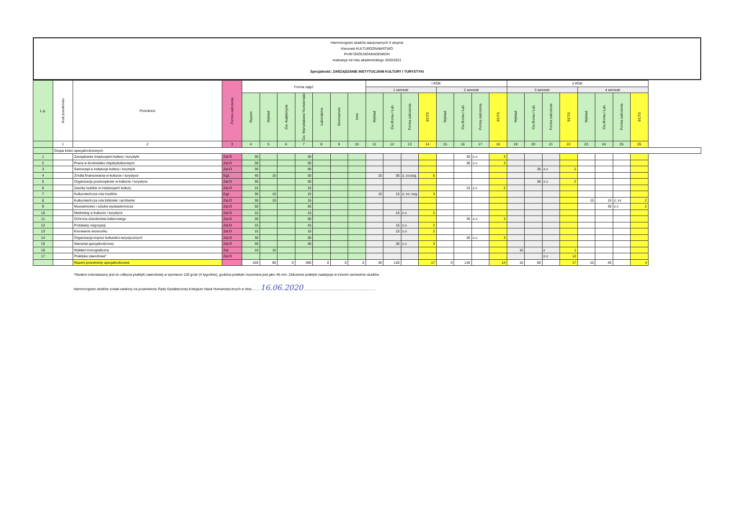Harmonogram studiów stacjonarnych II stopnia
Kierunek KULTUROZNAWSTWO
Profil OGÓLNOAKADEMICKI
realizacja od roku akademickiego 2020/2021
Specjalność: ZARZĄDZANIE INSTYTUCJAMI KULTURY I TURYSTYKI
| L.p. | Kod przedmiotu | Przedmiot | Forma zaliczenia | Forma zajęć | | | | | | | I ROK | | | | | | | | II ROK | | | | | | | |
| --- | --- | --- | --- | --- | --- | --- | --- | --- | --- | --- | --- | --- | --- | --- | --- | --- | --- | --- | --- | --- | --- | --- | --- | --- | --- | --- |
| | | | | | | | | | | | 1 semestr | | | | 2 semestr | | | | 3 semestr | | | | 4 semestr | | | |
| | | | | Razem | Wykład | Ćw. Audytoryjne | Ćw. Warsztatowe/ Konwersatoria | Laboratoria | Seminarium | Inne | Wykład | Ćw./Konw./ Lab. | Forma zaliczenia | ECTS | Wykład | Ćw./Konw./ Lab. | Forma zaliczenia | ECTS | Wykład | Ćw./Konw./ Lab. | Forma zaliczenia | ECTS | Wykład | Ćw./Konw./ Lab. | Forma zaliczenia | ECTS |
| | 1 | 2 | 3 | 4 | 5 | 6 | 7 | 8 | 9 | 10 | 11 | 12 | 13 | 14 | 15 | 16 | 17 | 18 | 19 | 20 | 21 | 22 | 23 | 24 | 25 | 26 |
| | Grupa treści specjalnościowych | | | | | | | | | | | | | | | | | | | | | | | | | |
| 1 | | Zarządzanie instytucjami kultury i turystyki | Zal.O | 30 | | | 30 | | | | | | | | | 30 | z.o | 3 | | | | | | | | |
| 2 | | Praca w środowisku międzykulturowym | Zal.O | 30 | | | 30 | | | | | | | | | 30 | z.o | 3 | | | | | | | | |
| 3 | | Samorząd a instytucje kultury i turystyki | Zal.O | 30 | | | 30 | | | | | | | | | | | | | 30 | z.o | 2 | | | | |
| 4 | | Źródła finansowania w kulturze i turystyce | Egz. | 45 | 15 | | 30 | | | | 15 | 30 | z; zo;ezg. | 5 | | | | | | | | | | | | |
| 5 | | Organizacje pozarządowe w kulturze i turystyce | Zal.O | 30 | | | 30 | | | | | | | | | | | | | 30 | z.o | 2 | | | | |
| 6 | | Zasoby ludzkie w instytucjach kultury | Zal.O | 15 | | | 15 | | | | | | | | | 15 | z.o | 2 | | | | | | | | |
| 7 | | Kulturotwórcza rola mediów | Egz | 30 | 15 | | 15 | | | | 15 | 15 | z; zo; ezg. | 3 | | | | | | | | | | | | |
| 8 | | Kulturotwórcza rola bibliotek i archiwów | Zal.O | 30 | 15 | | 15 | | | | | | | | | | | | | | | | 15 | 15 | z; zo | 2 |
| 9 | | Muzealnictwo i sztuka wystawiennicza | Zal.O | 30 | | | 30 | | | | | | | | | | | | | | | | | 30 | z.o | 2 |
| 10 | | Marketing w kulturze i turystyce | Zal.O | 15 | | | 15 | | | | | 15 | z.o | 2 | | | | | | | | | | | | |
| 11 | | Ochrona dziedzictwa kulturowego | Zal.O | 30 | | | 30 | | | | | | | | | 30 | z.o | 3 | | | | | | | | |
| 12 | | Podstawy negocjacji | Zal.O | 15 | | | 15 | | | | | 15 | z.o | 2 | | | | | | | | | | | | |
| 13 | | Kreowanie wizerunku | Zal.O | 15 | | | 15 | | | | | 15 | z.o | 2 | | | | | | | | | | | | |
| 14 | | Organizacja imprez kulturalno-turystycznych | Zal.O | 30 | | | 30 | | | | | | | | | 30 | z.o | 3 | | | | | | | | |
| 15 | | Warsztat specjalnościowy | Zal.O | 30 | | | 30 | | | | | 30 | z.o | 3 | | | | | | | | | | | | |
| 16 | | Wykład monograficzny | Zal. | 15 | 15 | | | | | | | | | | | | | | 15 | | z | 1 | | | | |
| 17 | | Praktyka zawodowa* | Zal.O | | | | | | | | | | | | | | | | | | z.o | 12 | | | | |
| | | Razem przedmioty specjalnościowe | | 420 | 60 | 0 | 360 | 0 | 0 | 0 | 30 | 120 | | 17 | 0 | 135 | | 14 | 15 | 60 | | 17 | 15 | 45 | | 4 |
*Student zobowiazany jest do odbycia praktyki zawodowej w wymiarze 120 godz (4 tygodnie), godzina praktyki rozumiana jest jako 45 min. Zaliczenie praktyki nastepuje w trzecim semestrze studiów.
Harmonogram studiów został ustalony na posiedzeniu Rady Dydaktycznej Kolegium Nauk Humanistycznych w dniu........ 16.06.2020 ..........................................................................